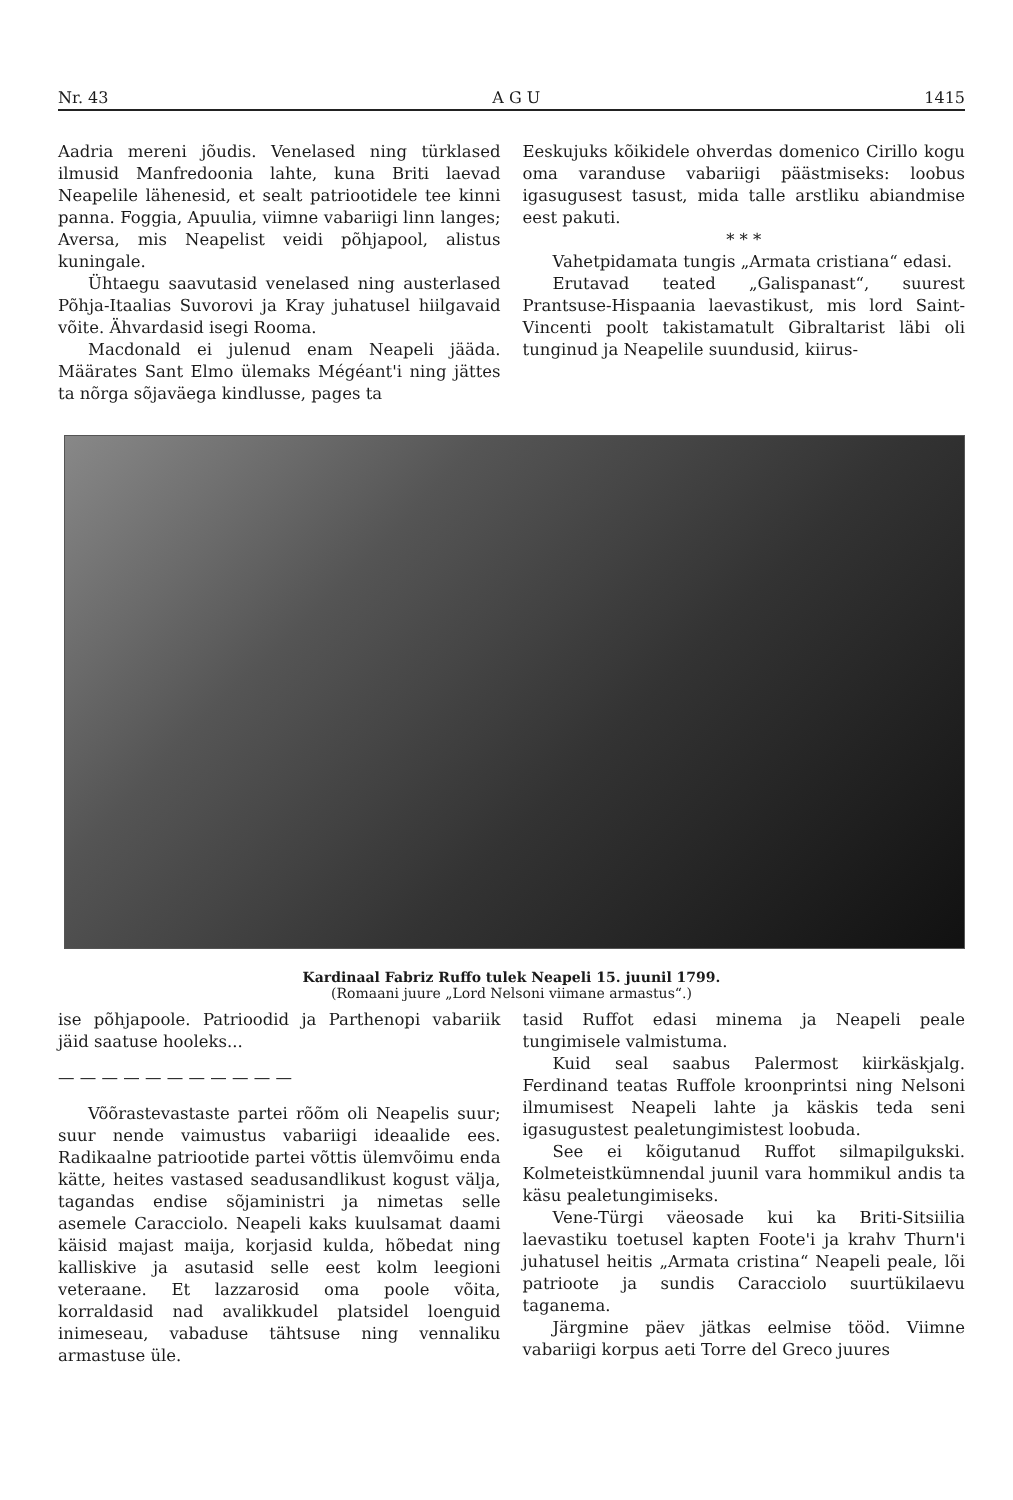Nr. 43 A G U 1415
Aadria mereni jõudis. Venelased ning türklased ilmusid Manfredoonia lahte, kuna Briti laevad Neapelile lähenesid, et sealt patriootidele tee kinni panna. Foggia, Apuulia, viimne vabariigi linn langes; Aversa, mis Neapelist veidi põhjapool, alistus kuningale.
Ühtaegu saavutasid venelased ning austerlased Põhja-Itaalias Suvorovi ja Kray juhatusel hiilgavaid võite. Ähvardasid isegi Rooma.
Macdonald ei julenud enam Neapeli jääda. Määrates Sant Elmo ülemaks Mégéant'i ning jättes ta nõrga sõjaväega kindlusse, pages ta
Eeskujuks kõikidele ohverdas domenico Cirillo kogu oma varanduse vabariigi päästmiseks: loobus igasugusest tasust, mida talle arstliku abiandmise eest pakuti.
* * *
Vahetpidamata tungis „Armata cristiana“ edasi.
Erutavad teated „Galispanast“, suurest Prantsuse-Hispaania laevastikust, mis lord Saint-Vincenti poolt takistamatult Gibraltarist läbi oli tunginud ja Neapelile suundusid, kiirus-
Kardinaal Fabriz Ruffo tulek Neapeli 15. juunil 1799.
(Romaani juure „Lord Nelsoni viimane armastus“.)
ise põhjapoole. Patrioodid ja Parthenopi vabariik jäid saatuse hooleks...
— — — — — — — — — — —
Võõrastevastaste partei rõõm oli Neapelis suur; suur nende vaimustus vabariigi ideaalide ees. Radikaalne patriootide partei võttis ülemvõimu enda kätte, heites vastased seadusandlikust kogust välja, tagandas endise sõjaministri ja nimetas selle asemele Caracciolo. Neapeli kaks kuulsamat daami käisid majast maija, korjasid kulda, hõbedat ning kalliskive ja asutasid selle eest kolm leegioni veteraane. Et lazzarosid oma poole võita, korraldasid nad avalikkudel platsidel loenguid inimeseau, vabaduse tähtsuse ning vennaliku armastuse üle.
tasid Ruffot edasi minema ja Neapeli peale tungimisele valmistuma.
Kuid seal saabus Palermost kiirkäskjalg. Ferdinand teatas Ruffole kroonprintsi ning Nelsoni ilmumisest Neapeli lahte ja käskis teda seni igasugustest pealetungimistest loobuda.
See ei kõigutanud Ruffot silmapilgukski. Kolmeteistkümnendal juunil vara hommikul andis ta käsu pealetungimiseks.
Vene-Türgi väeosade kui ka Briti-Sitsiilia laevastiku toetusel kapten Foote'i ja krahv Thurn'i juhatusel heitis „Armata cristina“ Neapeli peale, lõi patrioote ja sundis Caracciolo suurtükilaevu taganema.
Järgmine päev jätkas eelmise tööd. Viimne vabariigi korpus aeti Torre del Greco juures